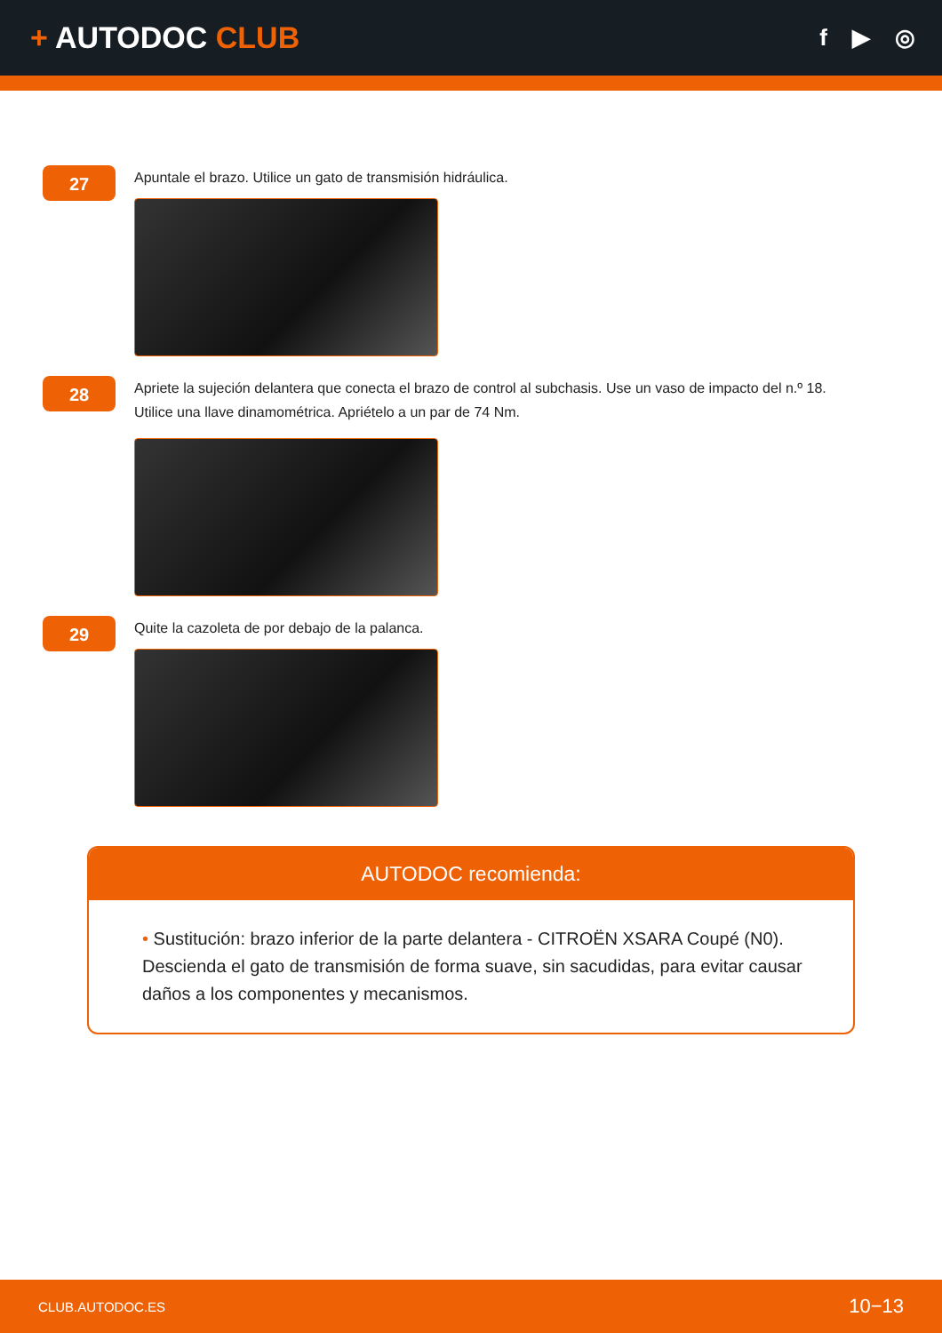+ AUTODOC CLUB
f ▶ ◎
27
Apuntale el brazo. Utilice un gato de transmisión hidráulica.
28
Apriete la sujeción delantera que conecta el brazo de control al subchasis. Use un vaso de impacto del n.º 18.
Utilice una llave dinamométrica. Apriételo a un par de 74 Nm.
29
Quite la cazoleta de por debajo de la palanca.
AUTODOC recomienda:
• Sustitución: brazo inferior de la parte delantera - CITROËN XSARA Coupé (N0). Descienda el gato de transmisión de forma suave, sin sacudidas, para evitar causar daños a los componentes y mecanismos.
CLUB.AUTODOC.ES 10−13